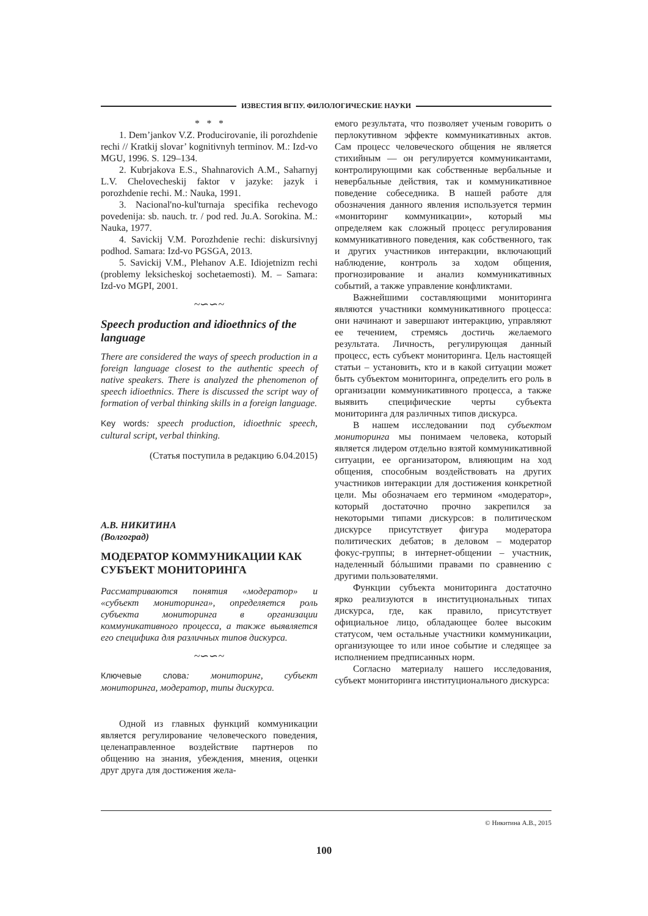ИЗВЕСТИЯ ВГПУ. ФИЛОЛОГИЧЕСКИЕ НАУКИ
* * *
1. Dem’jankov V.Z. Producirovanie, ili porozhdenie rechi // Kratkij slovar’ kognitivnyh terminov. M.: Izd-vo MGU, 1996. S. 129–134.
2. Kubrjakova E.S., Shahnarovich A.M., Saharnyj L.V. Chelovecheskij faktor v jazyke: jazyk i porozhdenie rechi. M.: Nauka, 1991.
3. Nacional'no-kul'turnaja specifika rechevogo povedenija: sb. nauch. tr. / pod red. Ju.A. Sorokina. M.: Nauka, 1977.
4. Savickij V.M. Porozhdenie rechi: diskursivnyj podhod. Samara: Izd-vo PGSGA, 2013.
5. Savickij V.M., Plehanov A.E. Idiojetnizm rechi (problemy leksicheskoj sochetaemosti). M. – Samara: Izd-vo MGPI, 2001.
~∽∽~
Speech production and idioethnics of the language
There are considered the ways of speech production in a foreign language closest to the authentic speech of native speakers. There is analyzed the phenomenon of speech idioethnics. There is discussed the script way of formation of verbal thinking skills in a foreign language.
Key words: speech production, idioethnic speech, cultural script, verbal thinking.
(Статья поступила в редакцию 6.04.2015)
А.В. НИКИТИНА
(Волгоград)
МОДЕРАТОР КОММУНИКАЦИИ КАК СУБЪЕКТ МОНИТОРИНГА
Рассматриваются понятия «модератор» и «субъект мониторинга», определяется роль субъекта мониторинга в организации коммуникативного процесса, а также выявляется его специфика для различных типов дискурса.
~∽∽~
Ключевые слова: мониторинг, субъект мониторинга, модератор, типы дискурса.
Одной из главных функций коммуникации является регулирование человеческого поведения, целенаправленное воздействие партнеров по общению на знания, убеждения, мнения, оценки друг друга для достижения жела-
емого результата, что позволяет ученым говорить о перлокутивном эффекте коммуникативных актов. Сам процесс человеческого общения не является стихийным — он регулируется коммуникантами, контролирующими как собственные вербальные и невербальные действия, так и коммуникативное поведение собеседника. В нашей работе для обозначения данного явления используется термин «мониторинг коммуникации», который мы определяем как сложный процесс регулирования коммуникативного поведения, как собственного, так и других участников интеракции, включающий наблюдение, контроль за ходом общения, прогнозирование и анализ коммуникативных событий, а также управление конфликтами.
Важнейшими составляющими мониторинга являются участники коммуникативного процесса: они начинают и завершают интеракцию, управляют ее течением, стремясь достичь желаемого результата. Личность, регулирующая данный процесс, есть субъект мониторинга. Цель настоящей статьи – установить, кто и в какой ситуации может быть субъектом мониторинга, определить его роль в организации коммуникативного процесса, а также выявить специфические черты субъекта мониторинга для различных типов дискурса.
В нашем исследовании под субъектом мониторинга мы понимаем человека, который является лидером отдельно взятой коммуникативной ситуации, ее организатором, влияющим на ход общения, способным воздействовать на других участников интеракции для достижения конкретной цели. Мы обозначаем его термином «модератор», который достаточно прочно закрепился за некоторыми типами дискурсов: в политическом дискурсе присутствует фигура модератора политических дебатов; в деловом – модератор фокус-группы; в интернет-общении – участник, наделенный бóльшими правами по сравнению с другими пользователями.
Функции субъекта мониторинга достаточно ярко реализуются в институциональных типах дискурса, где, как правило, присутствует официальное лицо, обладающее более высоким статусом, чем остальные участники коммуникации, организующее то или иное событие и следящее за исполнением предписанных норм.
Согласно материалу нашего исследования, субъект мониторинга институционального дискурса:
© Никитина А.В., 2015
100